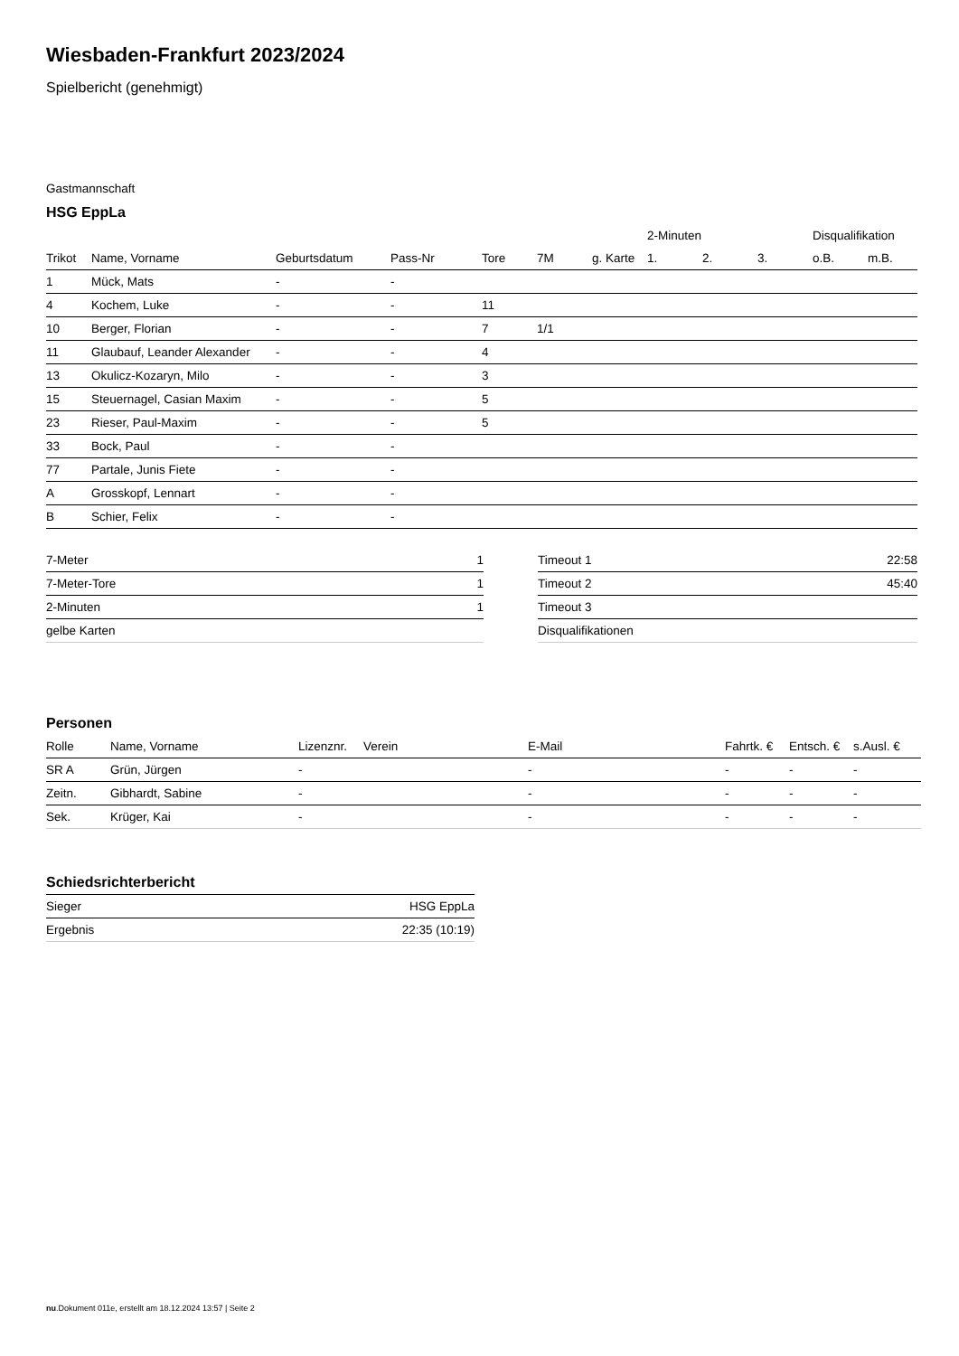Wiesbaden-Frankfurt 2023/2024
Spielbericht (genehmigt)
Gastmannschaft
HSG EppLa
| | | | | | | | 2-Minuten | | | Disqualifikation | |
| --- | --- | --- | --- | --- | --- | --- | --- | --- | --- | --- | --- |
| Trikot | Name, Vorname | Geburtsdatum | Pass-Nr | Tore | 7M | g. Karte | 1. | 2. | 3. | o.B. | m.B. |
| 1 | Mück, Mats | - | - | | | | | | | | |
| 4 | Kochem, Luke | - | - | 11 | | | | | | | |
| 10 | Berger, Florian | - | - | 7 | 1/1 | | | | | | |
| 11 | Glaubauf, Leander Alexander | - | - | 4 | | | | | | | |
| 13 | Okulicz-Kozaryn, Milo | - | - | 3 | | | | | | | |
| 15 | Steuernagel, Casian Maxim | - | - | 5 | | | | | | | |
| 23 | Rieser, Paul-Maxim | - | - | 5 | | | | | | | |
| 33 | Bock, Paul | - | - | | | | | | | | |
| 77 | Partale, Junis Fiete | - | - | | | | | | | | |
| A | Grosskopf, Lennart | - | - | | | | | | | | |
| B | Schier, Felix | - | - | | | | | | | | |
| 7-Meter | 1 |
| 7-Meter-Tore | 1 |
| 2-Minuten | 1 |
| gelbe Karten | |
| Timeout 1 | 22:58 |
| Timeout 2 | 45:40 |
| Timeout 3 | |
| Disqualifikationen | |
Personen
| Rolle | Name, Vorname | Lizenznr. | Verein | E-Mail | Fahrtk. € | Entsch. € | s.Ausl. € |
| --- | --- | --- | --- | --- | --- | --- | --- |
| SR A | Grün, Jürgen | - | | - | - | - | - |
| Zeitn. | Gibhardt, Sabine | - | | - | - | - | - |
| Sek. | Krüger, Kai | - | | - | - | - | - |
Schiedsrichterbericht
| Sieger | HSG EppLa |
| Ergebnis | 22:35 (10:19) |
nu.Dokument 011e, erstellt am 18.12.2024 13:57 | Seite 2